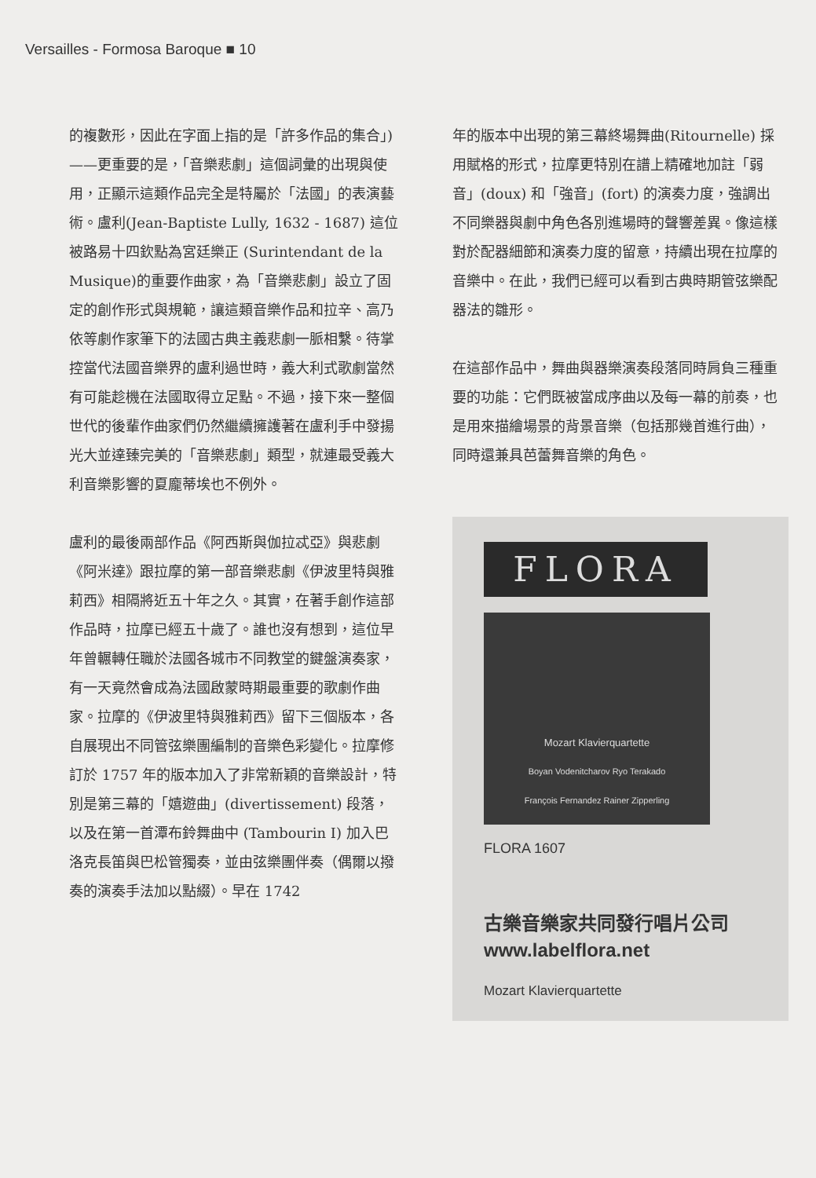Versailles - Formosa Baroque ■ 10
的複數形，因此在字面上指的是「許多作品的集合」)——更重要的是，「音樂悲劇」這個詞彙的出現與使用，正顯示這類作品完全是特屬於「法國」的表演藝術。盧利(Jean-Baptiste Lully, 1632 - 1687) 這位被路易十四欽點為宮廷樂正 (Surintendant de la Musique)的重要作曲家，為「音樂悲劇」設立了固定的創作形式與規範，讓這類音樂作品和拉辛、高乃依等劇作家筆下的法國古典主義悲劇一脈相繫。待掌控當代法國音樂界的盧利過世時，義大利式歌劇當然有可能趁機在法國取得立足點。不過，接下來一整個世代的後輩作曲家們仍然繼續擁護著在盧利手中發揚光大並達臻完美的「音樂悲劇」類型，就連最受義大利音樂影響的夏龐蒂埃也不例外。
盧利的最後兩部作品《阿西斯與伽拉忒亞》與悲劇《阿米達》跟拉摩的第一部音樂悲劇《伊波里特與雅莉西》相隔將近五十年之久。其實，在著手創作這部作品時，拉摩已經五十歲了。誰也沒有想到，這位早年曾輾轉任職於法國各城市不同教堂的鍵盤演奏家，有一天竟然會成為法國啟蒙時期最重要的歌劇作曲家。拉摩的《伊波里特與雅莉西》留下三個版本，各自展現出不同管弦樂團編制的音樂色彩變化。拉摩修訂於 1757 年的版本加入了非常新穎的音樂設計，特別是第三幕的「嬉遊曲」(divertissement) 段落，以及在第一首潭布鈴舞曲中 (Tambourin I) 加入巴洛克長笛與巴松管獨奏，並由弦樂團伴奏（偶爾以撥奏的演奏手法加以點綴）。早在 1742
年的版本中出現的第三幕終場舞曲(Ritournelle) 採用賦格的形式，拉摩更特別在譜上精確地加註「弱音」(doux) 和「強音」(fort) 的演奏力度，強調出不同樂器與劇中角色各別進場時的聲響差異。像這樣對於配器細節和演奏力度的留意，持續出現在拉摩的音樂中。在此，我們已經可以看到古典時期管弦樂配器法的雛形。
在這部作品中，舞曲與器樂演奏段落同時肩負三種重要的功能：它們既被當成序曲以及每一幕的前奏，也是用來描繪場景的背景音樂（包括那幾首進行曲），同時還兼具芭蕾舞音樂的角色。
FLORA
Mozart Klavierquartette
Boyan Vodenitcharov Ryo Terakado
François Fernandez Rainer Zipperling
FLORA 1607
古樂音樂家共同發行唱片公司
www.labelflora.net
Mozart Klavierquartette